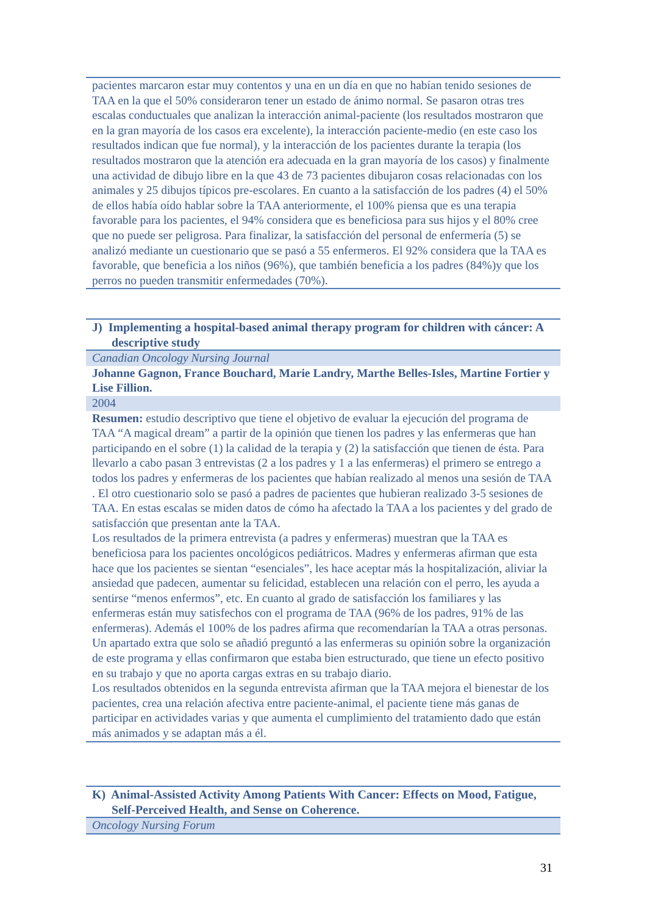| pacientes marcaron estar muy contentos y una en un día en que no habían tenido sesiones de TAA en la que el 50% consideraron tener un estado de ánimo normal. Se pasaron otras tres escalas conductuales que analizan la interacción animal-paciente (los resultados mostraron que en la gran mayoría de los casos era excelente), la interacción paciente-medio (en este caso los resultados indican que fue normal), y la interacción de los pacientes durante la terapia (los resultados mostraron que la atención era adecuada en la gran mayoría de los casos) y finalmente una actividad de dibujo libre en la que 43 de 73 pacientes dibujaron cosas relacionadas con los animales y 25 dibujos típicos pre-escolares. En cuanto a la satisfacción de los padres (4) el 50% de ellos había oído hablar sobre la TAA anteriormente, el 100% piensa que es una terapia favorable para los pacientes, el 94% considera que es beneficiosa para sus hijos y el 80% cree que no puede ser peligrosa. Para finalizar, la satisfacción del personal de enfermería (5) se analizó mediante un cuestionario que se pasó a 55 enfermeros. El 92% considera que la TAA es favorable, que beneficia a los niños (96%), que también beneficia a los padres (84%)y que los perros no pueden transmitir enfermedades (70%). |
| J) Implementing a hospital-based animal therapy program for children with cáncer: A descriptive study |
| Canadian Oncology Nursing Journal |
| Johanne Gagnon, France Bouchard, Marie Landry, Marthe Belles-Isles, Martine Fortier y Lise Fillion. |
| 2004 |
| Resumen: estudio descriptivo que tiene el objetivo de evaluar la ejecución del programa de TAA “A magical dream” a partir de la opinión que tienen los padres y las enfermeras que han participando en el sobre (1) la calidad de la terapia y (2) la satisfacción que tienen de ésta. Para llevarlo a cabo pasan 3 entrevistas (2 a los padres y 1 a las enfermeras) el primero se entrego a todos los padres y enfermeras de los pacientes que habían realizado al menos una sesión de TAA . El otro cuestionario solo se pasó a padres de pacientes que hubieran realizado 3-5 sesiones de TAA. En estas escalas se miden datos de cómo ha afectado la TAA a los pacientes y del grado de satisfacción que presentan ante la TAA. Los resultados de la primera entrevista (a padres y enfermeras) muestran que la TAA es beneficiosa para los pacientes oncológicos pediátricos. Madres y enfermeras afirman que esta hace que los pacientes se sientan “esenciales”, les hace aceptar más la hospitalización, aliviar la ansiedad que padecen, aumentar su felicidad, establecen una relación con el perro, les ayuda a sentirse “menos enfermos”, etc. En cuanto al grado de satisfacción los familiares y las enfermeras están muy satisfechos con el programa de TAA (96% de los padres, 91% de las enfermeras). Además el 100% de los padres afirma que recomendarían la TAA a otras personas. Un apartado extra que solo se añadió preguntó a las enfermeras su opinión sobre la organización de este programa y ellas confirmaron que estaba bien estructurado, que tiene un efecto positivo en su trabajo y que no aporta cargas extras en su trabajo diario. Los resultados obtenidos en la segunda entrevista afirman que la TAA mejora el bienestar de los pacientes, crea una relación afectiva entre paciente-animal, el paciente tiene más ganas de participar en actividades varias y que aumenta el cumplimiento del tratamiento dado que están más animados y se adaptan más a él. |
| K) Animal-Assisted Activity Among Patients With Cancer: Effects on Mood, Fatigue, Self-Perceived Health, and Sense on Coherence. |
| Oncology Nursing Forum |
31